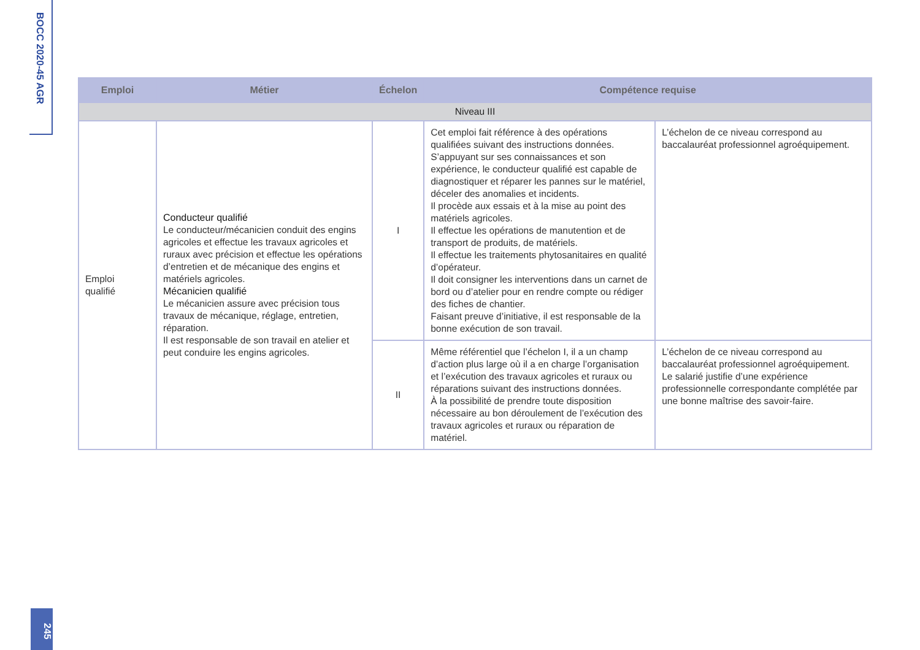BOCC 2020-45 AGR
| Emploi | Métier | Échelon | Compétence requise | |
| --- | --- | --- | --- | --- |
| Niveau III | | | | |
| Emploi qualifié | Conducteur qualifié Le conducteur/mécanicien conduit des engins agricoles et effectue les travaux agricoles et ruraux avec précision et effectue les opérations d’entretien et de mécanique des engins et matériels agricoles. Mécanicien qualifié Le mécanicien assure avec précision tous travaux de mécanique, réglage, entretien, réparation. Il est responsable de son travail en atelier et peut conduire les engins agricoles. | I | Cet emploi fait référence à des opérations qualifiées suivant des instructions données. S’appuyant sur ses connaissances et son expérience, le conducteur qualifié est capable de diagnostiquer et réparer les pannes sur le matériel, déceler des anomalies et incidents. Il procède aux essais et à la mise au point des matériels agricoles. Il effectue les opérations de manutention et de transport de produits, de matériels. Il effectue les traitements phytosanitaires en qualité d’opérateur. Il doit consigner les interventions dans un carnet de bord ou d’atelier pour en rendre compte ou rédiger des fiches de chantier. Faisant preuve d’initiative, il est responsable de la bonne exécution de son travail. | L’échelon de ce niveau correspond au baccalauréat professionnel agroéquipement. |
| | | II | Même référentiel que l’échelon I, il a un champ d’action plus large où il a en charge l’organisation et l’exécution des travaux agricoles et ruraux ou réparations suivant des instructions données. À la possibilité de prendre toute disposition nécessaire au bon déroulement de l’exécution des travaux agricoles et ruraux ou réparation de matériel. | L’échelon de ce niveau correspond au baccalauréat professionnel agroéquipement. Le salarié justifie d’une expérience professionnelle correspondante complétée par une bonne maîtrise des savoir-faire. |
245